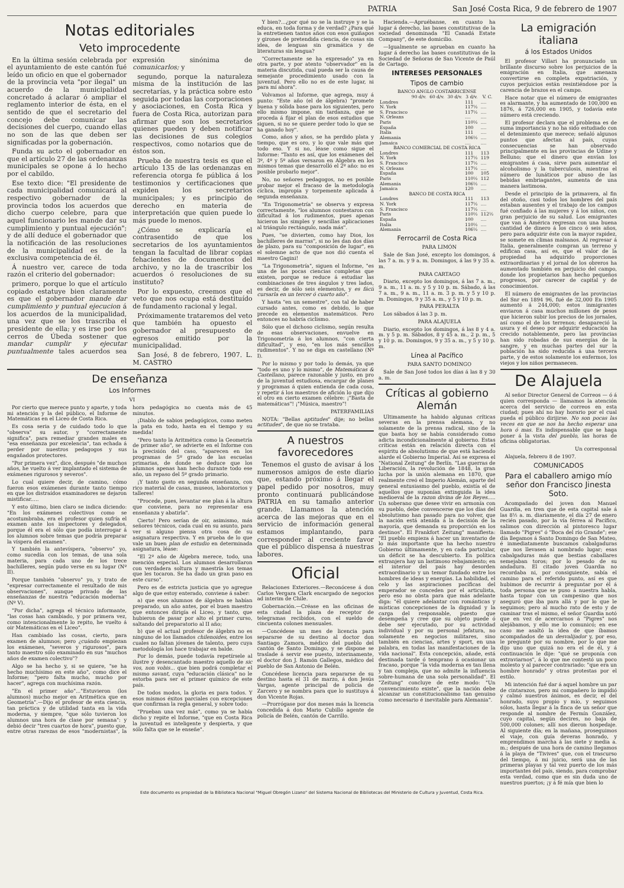PATRIA San José Costa Rica, 9 de febrero de 1907
Notas editoriales
Veto improcedente
En la última sesión celebrada por el ayuntamiento de este cantón fué leído un oficio en que el gobernador de la provincia veta "por ilegal" un acuerdo de la municipalidad concretado á aclarar ó ampliar el reglamento interior de ésta, en el sentido de que el secretario del concejo debe comunicar las decisiones del cuerpo, cuando ellas no son de las que deben ser significadas por la gobernación.
Funda su acto el gobernador en que el artículo 27 de las ordenanzas municipales se opone á lo hecho por el cabildo.
Ese texto dice: "El presidente de cada municipalidad comunicará al respectivo gobernador de la provincia todos los acuerdos que dicho cuerpo celebre, para que aquel funcionario les mande dar su cumplimiento y puntual ejecución"; y de allí deduce el gobernador que la notificación de las resoluciones de la municipalidad es de la exclusiva competencia de él.
Á nuestro ver, carece de toda razón el criterio del gobernador:
primero, porque lo que el artículo copiado estatuye bien claramente es que el gobernador mande dar cumplimiento y puntual ejecucion á los acuerdos de la municipalidad, una vez que se los trascriba el presidente de ella; y es irse por los cerros de Úbeda sostener que mandar cumplir y ejecutar puntualmente tales acuerdos sea expresión sinónima de comunicarlos; y
segundo, porque la naturaleza misma de la institución de las secretarías, y la práctica sobre esto seguida por todas las corporaciones y asociaciones, en Costa Rica y fuera de Costa Rica, autorizan para afirmar que son los secretarios quienes pueden y deben notificar las decisiones de sus colegios respectivos, como notarios que de éstos son.
Prueba de nuestra tesis es que el artículo 135 de las ordenanzas en referencia otorga fe pública á los testimonios y certificaciones que expiden los secretarios municipales; y es principio de derecho en materia de interpretación que quien puede lo más puede lo menos.
¿Cómo se explicaría el contrasentido de que los secretarios de los ayuntamientos tengan la facultad de librar copias fehacientes de documentos del archivo, y no la de trascribir los acuerdos ó resoluciones de su instituto?
Por lo expuesto, creemos que el veto que nos ocupa está destituído de fundamento racional y legal.
Próximamente trataremos del veto que también ha opuesto el gobernador al presupuesto de egresos emitido por la municipalidad.
San José, 8 de febrero, 1907. L. M. CASTRO
De enseñanza
Los Informes
VI
Por cierto que merece punto y aparte, y toda mi atención y la del público, el Informe de Matemáticas en el Liceo de Costa Rica.
Es cosa seria y de cuidado todo lo que "observa" su autor, y "correctamente significa", para remediar grandes males en "esa enseñanza por excelencia", tan echada á perder por nuestros pedagogos y sus engañados protectores.
"Por primera vez", dice, después "de muchos años, he vuelto á ver implantado el sistema de exámenes rigurosos y severos".
Lo cual quiere decir, de camino, cómo fueron esos exámenes durante tanto tiempo en que los distraídos examinadores se dejaron mistificar.....
Y esto último, bien claro se indica diciendo: "En los exámenes colectivos como se acostumbraba, era el profesor quien sufría el examen ante los inspectores y delegados, porque él era el sólo que podía interrogar á los alumnos sobre temas que podría preparar la víspera del examen".
Y también la antevíspera, "observo" yo, como sucedía con los temas, de una sola materia, para cada uno de los trece bachilleres, según pudo verse en su lugar (Nº II).
Porque también "observo" yo, y trato de "expresar correctamente el resultado de mis observaciones", aunque privado de las enseñanzas de nuestra "educación moderna" (Nº V).
"Por dicha", agrega el técnico informante, "las cosas han cambiado, y por primera vez, como intencionalmente lo repito, he vuelto á oir Matemáticas en el Liceo".
Han cambiado las cosas, cierto, para examen de alumnos; pero ¿cuándo empiezan los exámenes, "severos y rigurosos", para tanto maestro sólo examinado en sus "muchos años de examen colectivo"?
Algo se ha hecho y, si se quiere, "se ha hecho muchísimo en este año", como dice el Informe; "pero falta mucho, mucho por hacer", agrega con muchísima razón.
"En el primer año"..."Estuvieron (los alumnos) mucho mejor en Aritmética que en Geometría".—Dijo el profesor de esta ciencia, tan práctica y de utilidad tanta en la vida moderna, y siempre, "que sólo tuvieron los alumnos una hora de clase por semana": y debió decir "tres cuartos de hora", puesto que, entre otras rarezas de esos "modernistas", la hora pedagógica no cuenta más de 45 minutos.
¡Diablo de sabios pedagógicos, como meten la pata en todo, hasta en el tiempo y su medida!
"Pero tanto la Aritmética como la Geometría de primer año", se advierte en el Informe con la precisión del caso, "aparecen en los programas de 5º grado de las escuelas primarias, de donde se deduce que los alumnos apenas han hecho durante todo ese año, un repaso del 5º grado primario.
¡Y tanto gasto en segunda enseñanza, con rico material de casas, museos, laboratorios y talleres!
"Procede, pues, levantar ese plan á la altura que conviene, para no representar esa enseñanza y abatirla".
Cierto! Pero serían de oir, asimismo, más señores técnicos, cada cual en su asunto, para ver si alguno piensa otra cosa de su asignatura respectiva. Y en prueba de lo que vale un buen plan de estudio en determinada asignatura, léase:
"El 2º año de Álgebra merece, todo, una mención especial. Los alumnos desarrollaron con verdadera soltura y maestría los temas que les tocaron. Se ha dado un gran paso en este curso".
Pero es de estricta justicia que yo agregue algo de que estoy enterado, conviene á saber:
a) que esos alumnos de álgebra se habían preparado, un año antes, por el buen maestro que entonces dirigía el Liceo, y tanto, que hubieron de pasar por alto el primer curso, saltando del preparatorio al II año;
b) que el actual profesor de álgebra no es ninguno de los llamados chilenoides, entre los cuales no faltan jóvenes de talento, pero cuya metodología los hace trabajar en balde.
Por lo demás, puede todavía repetírsele al ilustre y desencantado maestro aquello de sic vos, non vobis... que bien podrá completar el mismo savant, cuya "educación clásica" no le estorba para ser el primer químico de este país.
De todos modos, la gloria es para todos. Y esos mismos éxitos parciales con excepciones que confirman la regla general, y sobre todo:
"Prueban una vez más", como ya se había dicho y repite el Informe, "que en Costa Rica la juventud es inteligente y despierta, y que sólo falta que se le enseñe".
Y bien?...¿por qué no se la instruye y se la educa, en toda forma y de verdad? ¿Para qué la entretienen tantos años con esos guiñapos y girones de pretendida ciencia, de cosas sin idea, de lenguas sin gramática y de literaturas sin lengua?
"Correctamente se ha expresado" ya en otra parte, y por atento "observador" en la materia discutida, cual pueda ser la causa de semejante procedimiento usado con la juventud. Pero ello no es de este lugar, ni para mí ahora".
Volvamos al Informe, que agrega, muy á punto: "Este año (el de álgebra) "promete buena y sólida base para los siguientes, pero ello mismo impone, sin tardanza, que se proceda á fijar el plan de esos estudios que siguen, si no se quiere perder todo lo que se ha ganado hoy".
Como, años y años, se ha perdido plata y tiempo, que es oro, y lo que vale más que todo eso. Y si no, léase como sigue el Informe: "Tanto es así, que los exámenes del 3º, 4º y 5º años versaron en Algebra en los mismos temas que desarrolló el 2º año: no es posible probarlo mejor".
No, no señores pedagogos, no es posible probar mejor el fracaso de la metodología cíclica, impropia y torpemente aplicada á segunda enseñanza.
"En Trigonometría" se observa y expresa correctamente, "los alumnos contestaron con dificultad á los rudimentos, pues apenas hicieron las simples y sencillas aplicaciones al triángulo rectángulo, nada más".
Pues, "se divierten, como hay Dios, los bachilleres de marras", si no les dan dos días de plazo, para su "composición de lugar", en el solemne acto de que nos dió cuenta el maestro Gagini!
"La Trigonometría", siguen el Informe, "es una de las pocas ciencias completas que existen, porque se reduce á estudiar las combinaciones de tres ángulos y tres lados, es decir, de sólo seis elementos, y es fácil cursarla en un tercer ó cuarto año".
Y hasta "en un semestre", con tal de haber cursado antes, como es debido, lo que precede en elementos matemáticos. Pero entonces no habría ciclismo.
Sólo que el dichoso ciclismo, según resulta de esas observaciones, envuelve en Trigonometría á los alumnos, "con cierta dificultad", y eso, "en los más sencillos rudimentos". Y no se diga en castellano (Nº I).
Por lo mismo y por todo lo demás, ya que "todo es uno y lo mismo", de Matemáticas & Castellano, parece razonable y justo, en pro de la juventud estudiosa, encargar de planes y programas á quien entienda de cada cosa, y repetir á los maestros de afición lo que dijo el otro en cierto examen célebre: ¡"Basta de matemáticas"! ¡"Música, maestro"!
PATERFAMILIAS
NOTA: "Bellas aptitudes" dije; no bellas actitudes", de que no se trataba.
A nuestros favorecedores
Tenemos el gusto de avisar á los numerosos amigos de este diario que, estando próximo á llegar el papel pedido por nosotros, muy pronto continuará publicándose PATRIA en su tamaño anterior grande. Llamamos la atención acerca de las mejoras que en el servicio de información general estamos implantando, para corresponder al creciente favor que el público dispensa á nuestras labores.
Oficial
Relaciones Exteriores.—Reconócese á don Carlos Vergara Clark encargado de negocios ad interim de Chile.
Gobernación.—Créase en las oficinas de esta ciudad la plaza de receptor de telegramas recibidos, con el sueldo de cincuenta colones mensuales.
—Concédese un mes de licencia para separarse de su destino al doctor don Santiago Zamora, médico del pueblo del cantón de Santo Domingo, y se dispone se traslade á servir ese puesto, interinamente, el doctor don J. Ramón Gallegos, médico del pueblo de San Antonio de Belén.
Concédese licencia para separarse de su destino hasta el 31 de marzo, á don Jesús Vargas, agente principal de policía de Zarcero y se nombra para que lo sustituya á don Vicente Rojas.
—Prorrógase por dos meses más la licencia concedida á don Mario Cubillo agente de policía de Belén, cantón de Carrillo.
Hacienda.—Apruébanse, en cuanto ha lugar á derecho, las bases constitutivas de la sociedad denominada "El Canadá Estate Company", de este domicilio.
—Igualmente se aprueban en cuanto ha lugar á derecho las bases constitutivas de la Sociedad de Señoras de San Vicente de Paúl de Cartago.
INTERESES PERSONALES
Tipos de cambio
| BANCO ANGLO COSTARRICENSE | | | | | |
| --- | --- | --- | --- | --- | --- |
| | 90 d/v. | 60 d/v. | 30 d/v. | 3 d/v. | V. C. |
| Londres | | | | 111 | .... |
| N. York | | | | 117½ | .... |
| S. Francisco | | | | 117½ | .... |
| N. Orleans | | | | .... | .... |
| Paris | | | | 110½ | .... |
| España | | | | 100 | .... |
| Italia | | | | 111 | .... |
| Alemania | | | | 106½ | .... |
| Jamaica | | | | .... | .... |
| BANCO COMERCIAL DE COSTA RICA | | | | | |
| Londres | | | | 111 | 113 |
| N. York | | | | 117½ | 119 |
| S. Francisco | | | | 117½ | .... |
| N. Orleans | | | | 117½ | .... |
| España | | | | 100 | 105 |
| Paris | | | | 110½ | 112 |
| Alemania | | | | 106½ | .... |
| Jamaica | | | | 120 | .... |
| BANCO DE COSTA RICA | | | | | |
| Londres | | | | 111 | 113 |
| N. York | | | | 117½ | .... |
| S. Francisco | | | | 117½ | .... |
| Paris | | | | 110½ | 112½ |
| España | | | | 100 | .... |
| Italia | | | | 110½ | .... |
| Alemania | | | | 106½ | .... |
Ferrocarril de Costa Rica
PARA LIMÓN
Sale de San José, excepto los domingos, á las 7 a. m. y 9 a. m. Domingos, á las 9 y 35 a. m.
PARA CARTAGO
Diario, excepto los domingos, á las 7 a. m., 9 a. m., 11 a. m. y 5 y 10 p. m. Sábado, á las 7 a. m., 9 a. m., 11 a. m. 3 p. m. y 5 y 10 p. m. Domingos, 9 y 35 a. m., y 5 y 10 p. m.
PARA PERALTA
Los sábados á las 3 p. m.
PARA ALAJUELA
Diario, excepto los domingos, á las 8 y 4 a. m. y 5 p. m. Sábados, 8 y 45 a. m., 2 p. m., 5 y 10 p. m. Domingos, 9 y 35 a. m., y 5 y 10 p. m.
Línea al Pacífico
PARA SANTO DOMINGO
Sale de San José todos los días á las 8 y 30 a. m.
Críticas al gobierno Alemán
Ultimamente ha habido algunas críticas severas en la prensa alemana, y no solamente de la prensa radical, sino de la que basta hoy se había considerado como adicta incondicionalmente al gobierno. Estas críticas están en relación directa con el espíritu de absolutismo de que está haciendo alarde el Gobierno Imperial. Así se expresa el "National Zeitung" de Berlín. "Las guerras de Liberación, la revolución de 1848, la gran lucha por la unión alemana en 1870, que realmente creó el Imperio Alemán, aparte del general entusiasmo del pueblo, existía el de aquellos que suponían extinguida la idea medioeval de la razon divina de los Reyes..... Un soberano que desee vivir en armonía con su pueblo, debe convencerse que los días del absolutismo han pasado para no volver, que la nación está atenida á la decisión de la mayoría, que demanda su proporción en los destinos". El Frankfort Zeitung" manifiesta: "El pueblo empieza á hacer un inventario de lo más importante que ha hecho nuestro Gobierno últimamente, y en cada particular, un déficit se ha descubierto. En política extranjera hay un lastimoso rebajamiento; en el interior del país hay desorden extraordinario y un temor fundado entre los hombres de ideas y energías. La habilidad, el celo y las aspiraciones pacíficas del emperador se conceden por el articulista, pero eso no obsta para que más adelante diga: "él quiere adelantar con románticas y místicas concepciones de la dignidad y la carga del responsable, puesto que desempeña y cree que su objeto puede ó debe ser ejecutado, por su actividad individual y por su personal jefatura, no solamente en negocios militares, sino también en ciencias, artes y sport, en una palabra, en todas las manifestaciones de la vida nacional". Esta concepción, añade, está destinada tarde ó temprano á ocasionar un fracaso, porque "la vida moderna es tan llena y tan compleja, que no admite la influencia sobre-humana de una sola personalidad". El "Zeitung" concluye de este modo: "Un convencimiento existe", que la nación debe alcanzar un constitucionalismo tan genuino como necesario é inevitable para Alemania".
La emigración italiana
á los Estados Unidos
El profesor Villari ha pronunciado un brillante discurso sobre los perjuicios de la emigración en Italia, que amenaza convertirse en completa expatriación, y cuyos perjuicios están resintiéndose por la carencia de brazos en el campo.
Hace notar que el número de emigrantes es alarmante, y ha aumentado de 100,000 en 1876, á 726,000 en 1905, y todavía este número está creciendo.
El profesor declara que el problema es de suma importancia y no ha sido estudiado con el detenimiento que merece; señaló algunos puntos que afectan al país, cuyas consecuencias se han observado principalmente en las provincias de Udine y Belluno; que el dinero que envían los emigrantes á casa, sirve para aumentar el alcoholismo y la tuberculosis, mientras el número de lunáticos por abuso de las bebidas embriagantes, aumenta de una manera lastimosa.
Desde el principio de la primavera, al fin del otoño, casi todos los hombres del país estaban ausentes y el trabajo de los campos fué confiado á las mujeres y á los niños, con gran perjuicio de su salud. Los emigrantes que van á América regresan con una buena cantidad de dinero á los cinco ó seis años, pero para adquirir éste con la mayor rapidez, se somete en climas malsanos. Al regresar á Italia, generalmente compran un terreno y edifican casa, así es, que el valor de la propiedad ha adquirido proporciones extraordinarias y el jornal de los obreros ha aumentado también en perjuicio del campo, donde los propietarios han hecho pequeños progresos, por carecer de capital y de conocimientos.
El número de emigrantes de las provincias del Snr en 1894 96, fué de 32,000 En 1905 aumentó á 244,000; estos inmigrantes enviaron á casa muchos millones de pesos que hicieron subir los precios de los jornales, así como el de los terrenos; desapareció la usura y el deseo por adquirir educación ha crecido notablemente, pero las provincias han sido robadas de sus energías de la sangre, y en muchas partes del sur la población ha sido reducida á una tercera parte, y de estos solamente los enfermos, los viejos y los niños permanecen.
De Alajuela
Al señor Director General de Correos — ó á quien corresponda — llamamos la atención acerca del servicio de correos en esta ciudad; pues ahí no hay horario por el cual pueda el público dirijirse. No son pocas las veces en que se nos ha hecho esperar una hora ó mas. Es indispensable que se haga poner á la vista del pueblo, las horas de oficina obligatorias.
Un corresponsal
Alajuela, febrero 8 de 1907.
COMUNICADOS
Para el caballero amigo mío señor don Francisco Jinesta Soto.
Acompañado del joven don Manuel Guardia, en tren que de esta capital sale á las 8½ a. m. diariamente, el día 27 de enero recién pasado, por la vía férrea al Pacífico, salimos con dirección al pintoresco lugar llamado "Pigres" ó "Boca del río Grande"; ese día llegamos á Santo Domingo de San Mateo, é inmediatamente buscamos cabalgaduras que nos llevasen al nombrado lugar; esas cabalgaduras más que bestias caballares semejaban toros; por lo pesado de su andadura. El citado joven Guardia no recordaba ni, por consiguiente, sabía el camino para el referido punto, así es que hubimos de recurrir á preguntar por él á toda persona que se puso á nuestra habla, hasta topar con un campesino que nos aseguró que iba para allá y por lo que le seguimos; pero al mucho rato de esto y de caminar tras el mismo, el señor Guardia notó que en vez de acercarnos á "Pigres" nos alejábamos, y ello me lo comunicó; en ese caso me asaltó la idea de que íbamos acompañados de un desvalijador y, por eso, le pregunté por su nombre, por lo que me dijo uno que quizá no era el de él, y á continuación le dije: "qué se proponía con extraviarnos", á lo que me contestó un poco molesto y al parecer contrariado: "que era un hombre honrado" y otras protestas por el estilo.
Mi intención fué dar á aquel hombre un par de cintarazos, pero mi compañero lo impidió y calmó nuestros ánimos, es decir, el del honrado, suyo propio y mío, y seguimos sólos, hasta llegar á la finca de un señor que responde al nombre de Fermín González, cuyo capital, según decires, no baja de 500,000 colones; allí nos dieron hospedaje. Al siguiente día; en la mañana, proseguimos el viaje, con guía deveras honrado, y emprendimos marcha á las siete y media a. m.; después de una hora de camino llegamos á la playa de "Tivives" que, con el trascurso del tiempo, á mi juicio, será una de las primeras playas y tal vez puerto de los más importantes del país, siendo, para comprobar esta verdad, como que es sin duda uno de nuestros puertos; ¡y á fé mía que bien lo
Este documento es propiedad de la Biblioteca Nacional "Miguel Obregón Lizano" del Sistema Nacional de Bibliotecas del Ministerio de Cultura y Juventud, Costa Rica.